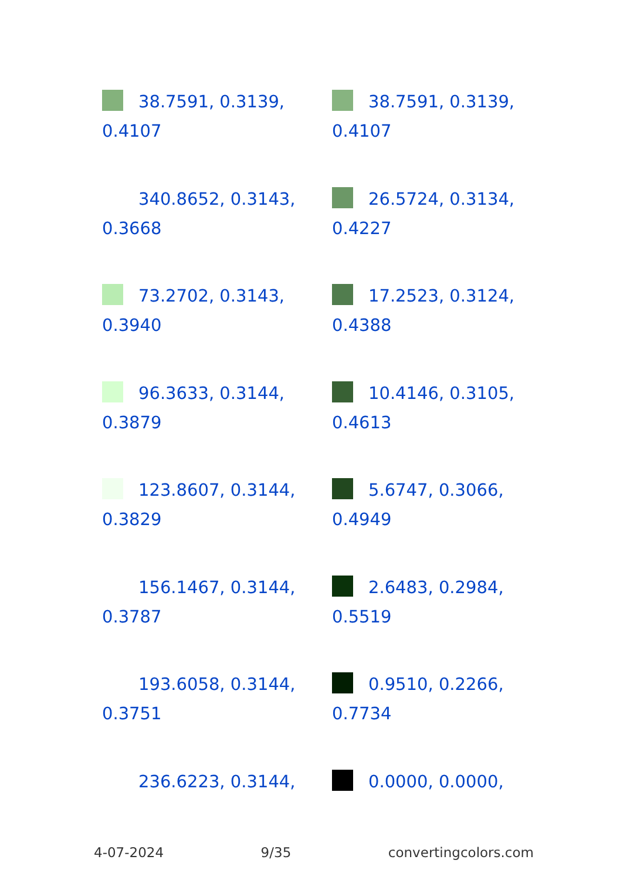38.7591, 0.3139, 0.4107
38.7591, 0.3139, 0.4107
340.8652, 0.3143, 0.3668
26.5724, 0.3134, 0.4227
73.2702, 0.3143, 0.3940
17.2523, 0.3124, 0.4388
96.3633, 0.3144, 0.3879
10.4146, 0.3105, 0.4613
123.8607, 0.3144, 0.3829
5.6747, 0.3066, 0.4949
156.1467, 0.3144, 0.3787
2.6483, 0.2984, 0.5519
193.6058, 0.3144, 0.3751
0.9510, 0.2266, 0.7734
236.6223, 0.3144,
0.0000, 0.0000,
4-07-2024 9/35 convertingcolors.com